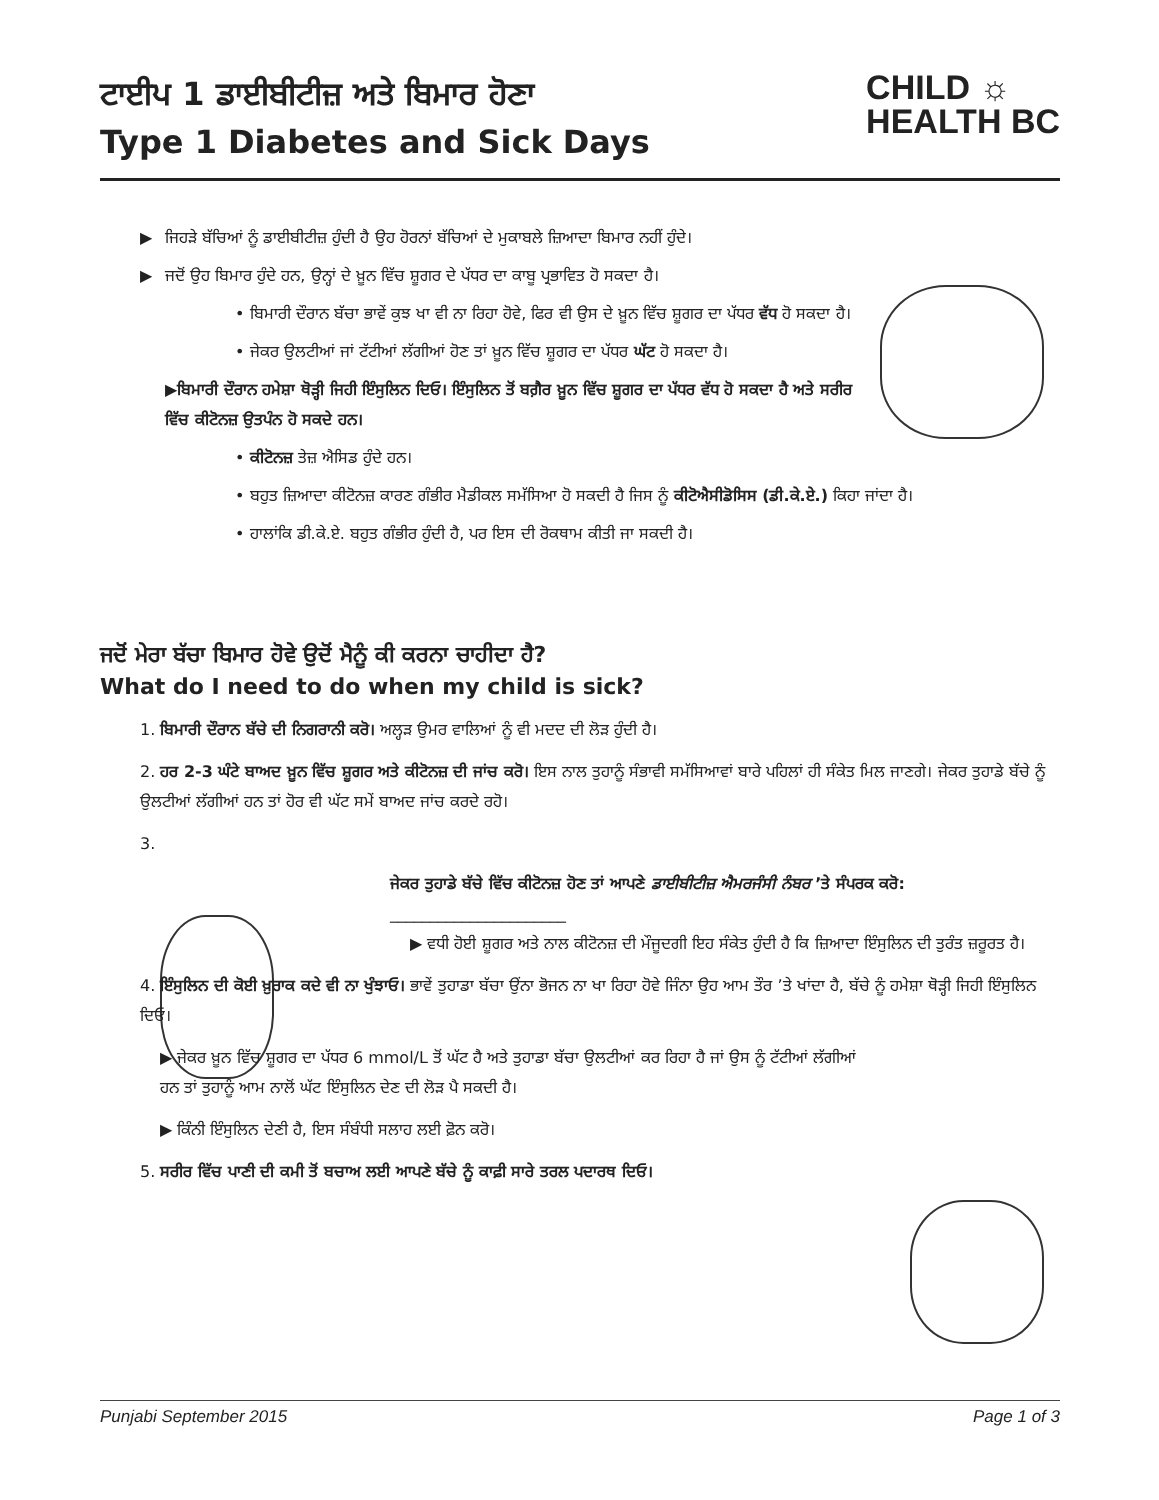ਟਾਈਪ 1 ਡਾਈਬੀਟੀਜ਼ ਅਤੇ ਬਿਮਾਰ ਹੋਣਾ
Type 1 Diabetes and Sick Days
CHILD ☼
HEALTH BC
▶ ਜਿਹੜੇ ਬੱਚਿਆਂ ਨੂੰ ਡਾਈਬੀਟੀਜ਼ ਹੁੰਦੀ ਹੈ ਉਹ ਹੋਰਨਾਂ ਬੱਚਿਆਂ ਦੇ ਮੁਕਾਬਲੇ ਜ਼ਿਆਦਾ ਬਿਮਾਰ ਨਹੀਂ ਹੁੰਦੇ।
▶ ਜਦੋਂ ਉਹ ਬਿਮਾਰ ਹੁੰਦੇ ਹਨ, ਉਨ੍ਹਾਂ ਦੇ ਖ਼ੂਨ ਵਿੱਚ ਸ਼ੂਗਰ ਦੇ ਪੱਧਰ ਦਾ ਕਾਬੂ ਪ੍ਰਭਾਵਿਤ ਹੋ ਸਕਦਾ ਹੈ।
• ਬਿਮਾਰੀ ਦੌਰਾਨ ਬੱਚਾ ਭਾਵੇਂ ਕੁਝ ਖਾ ਵੀ ਨਾ ਰਿਹਾ ਹੋਵੇ, ਫਿਰ ਵੀ ਉਸ ਦੇ ਖ਼ੂਨ ਵਿੱਚ ਸ਼ੂਗਰ ਦਾ ਪੱਧਰ ਵੱਧ ਹੋ ਸਕਦਾ ਹੈ।
• ਜੇਕਰ ਉਲਟੀਆਂ ਜਾਂ ਟੱਟੀਆਂ ਲੱਗੀਆਂ ਹੋਣ ਤਾਂ ਖ਼ੂਨ ਵਿੱਚ ਸ਼ੂਗਰ ਦਾ ਪੱਧਰ ਘੱਟ ਹੋ ਸਕਦਾ ਹੈ।
▶ਬਿਮਾਰੀ ਦੌਰਾਨ ਹਮੇਸ਼ਾ ਥੋੜ੍ਹੀ ਜਿਹੀ ਇੰਸੁਲਿਨ ਦਿਓ। ਇੰਸੁਲਿਨ ਤੋਂ ਬਗ਼ੈਰ ਖ਼ੂਨ ਵਿੱਚ ਸ਼ੂਗਰ ਦਾ ਪੱਧਰ ਵੱਧ ਹੋ ਸਕਦਾ ਹੈ ਅਤੇ ਸਰੀਰ ਵਿੱਚ ਕੀਟੋਨਜ਼ ਉਤਪੰਨ ਹੋ ਸਕਦੇ ਹਨ।
• ਕੀਟੋਨਜ਼ ਤੇਜ਼ ਐਸਿਡ ਹੁੰਦੇ ਹਨ।
• ਬਹੁਤ ਜ਼ਿਆਦਾ ਕੀਟੋਨਜ਼ ਕਾਰਣ ਗੰਭੀਰ ਮੈਡੀਕਲ ਸਮੱਸਿਆ ਹੋ ਸਕਦੀ ਹੈ ਜਿਸ ਨੂੰ ਕੀਟੋਐਸੀਡੋਸਿਸ (ਡੀ.ਕੇ.ਏ.) ਕਿਹਾ ਜਾਂਦਾ ਹੈ।
• ਹਾਲਾਂਕਿ ਡੀ.ਕੇ.ਏ. ਬਹੁਤ ਗੰਭੀਰ ਹੁੰਦੀ ਹੈ, ਪਰ ਇਸ ਦੀ ਰੋਕਥਾਮ ਕੀਤੀ ਜਾ ਸਕਦੀ ਹੈ।
ਜਦੋਂ ਮੇਰਾ ਬੱਚਾ ਬਿਮਾਰ ਹੋਵੇ ਉਦੋਂ ਮੈਨੂੰ ਕੀ ਕਰਨਾ ਚਾਹੀਦਾ ਹੈ?
What do I need to do when my child is sick?
1. ਬਿਮਾਰੀ ਦੌਰਾਨ ਬੱਚੇ ਦੀ ਨਿਗਰਾਨੀ ਕਰੋ। ਅਲ੍ਹੜ ਉਮਰ ਵਾਲਿਆਂ ਨੂੰ ਵੀ ਮਦਦ ਦੀ ਲੋੜ ਹੁੰਦੀ ਹੈ।
2. ਹਰ 2-3 ਘੰਟੇ ਬਾਅਦ ਖ਼ੂਨ ਵਿੱਚ ਸ਼ੂਗਰ ਅਤੇ ਕੀਟੋਨਜ਼ ਦੀ ਜਾਂਚ ਕਰੋ। ਇਸ ਨਾਲ ਤੁਹਾਨੂੰ ਸੰਭਾਵੀ ਸਮੱਸਿਆਵਾਂ ਬਾਰੇ ਪਹਿਲਾਂ ਹੀ ਸੰਕੇਤ ਮਿਲ ਜਾਣਗੇ। ਜੇਕਰ ਤੁਹਾਡੇ ਬੱਚੇ ਨੂੰ ਉਲਟੀਆਂ ਲੱਗੀਆਂ ਹਨ ਤਾਂ ਹੋਰ ਵੀ ਘੱਟ ਸਮੇਂ ਬਾਅਦ ਜਾਂਚ ਕਰਦੇ ਰਹੋ।
3.
ਜੇਕਰ ਤੁਹਾਡੇ ਬੱਚੇ ਵਿੱਚ ਕੀਟੋਨਜ਼ ਹੋਣ ਤਾਂ ਆਪਣੇ ਡਾਈਬੀਟੀਜ਼ ਐਮਰਜੰਸੀ ਨੰਬਰ ’ਤੇ ਸੰਪਰਕ ਕਰੋ:
______________________
▶ ਵਧੀ ਹੋਈ ਸ਼ੂਗਰ ਅਤੇ ਨਾਲ ਕੀਟੋਨਜ਼ ਦੀ ਮੌਜੂਦਗੀ ਇਹ ਸੰਕੇਤ ਹੁੰਦੀ ਹੈ ਕਿ ਜ਼ਿਆਦਾ ਇੰਸੁਲਿਨ ਦੀ ਤੁਰੰਤ ਜ਼ਰੂਰਤ ਹੈ।
4. ਇੰਸੁਲਿਨ ਦੀ ਕੋਈ ਖ਼ੁਰਾਕ ਕਦੇ ਵੀ ਨਾ ਖੁੰਝਾਓ। ਭਾਵੇਂ ਤੁਹਾਡਾ ਬੱਚਾ ਉੰਨਾ ਭੋਜਨ ਨਾ ਖਾ ਰਿਹਾ ਹੋਵੇ ਜਿੰਨਾ ਉਹ ਆਮ ਤੌਰ ’ਤੇ ਖਾਂਦਾ ਹੈ, ਬੱਚੇ ਨੂੰ ਹਮੇਸ਼ਾ ਥੋੜ੍ਹੀ ਜਿਹੀ ਇੰਸੁਲਿਨ ਦਿਓ।
▶ ਜੇਕਰ ਖ਼ੂਨ ਵਿੱਚ ਸ਼ੂਗਰ ਦਾ ਪੱਧਰ 6 mmol/L ਤੋਂ ਘੱਟ ਹੈ ਅਤੇ ਤੁਹਾਡਾ ਬੱਚਾ ਉਲਟੀਆਂ ਕਰ ਰਿਹਾ ਹੈ ਜਾਂ ਉਸ ਨੂੰ ਟੱਟੀਆਂ ਲੱਗੀਆਂ ਹਨ ਤਾਂ ਤੁਹਾਨੂੰ ਆਮ ਨਾਲੋਂ ਘੱਟ ਇੰਸੁਲਿਨ ਦੇਣ ਦੀ ਲੋੜ ਪੈ ਸਕਦੀ ਹੈ।
▶ ਕਿੰਨੀ ਇੰਸੁਲਿਨ ਦੇਣੀ ਹੈ, ਇਸ ਸੰਬੰਧੀ ਸਲਾਹ ਲਈ ਫ਼ੋਨ ਕਰੋ।
5. ਸਰੀਰ ਵਿੱਚ ਪਾਣੀ ਦੀ ਕਮੀ ਤੋਂ ਬਚਾਅ ਲਈ ਆਪਣੇ ਬੱਚੇ ਨੂੰ ਕਾਫ਼ੀ ਸਾਰੇ ਤਰਲ ਪਦਾਰਥ ਦਿਓ।
Punjabi September 2015 Page 1 of 3